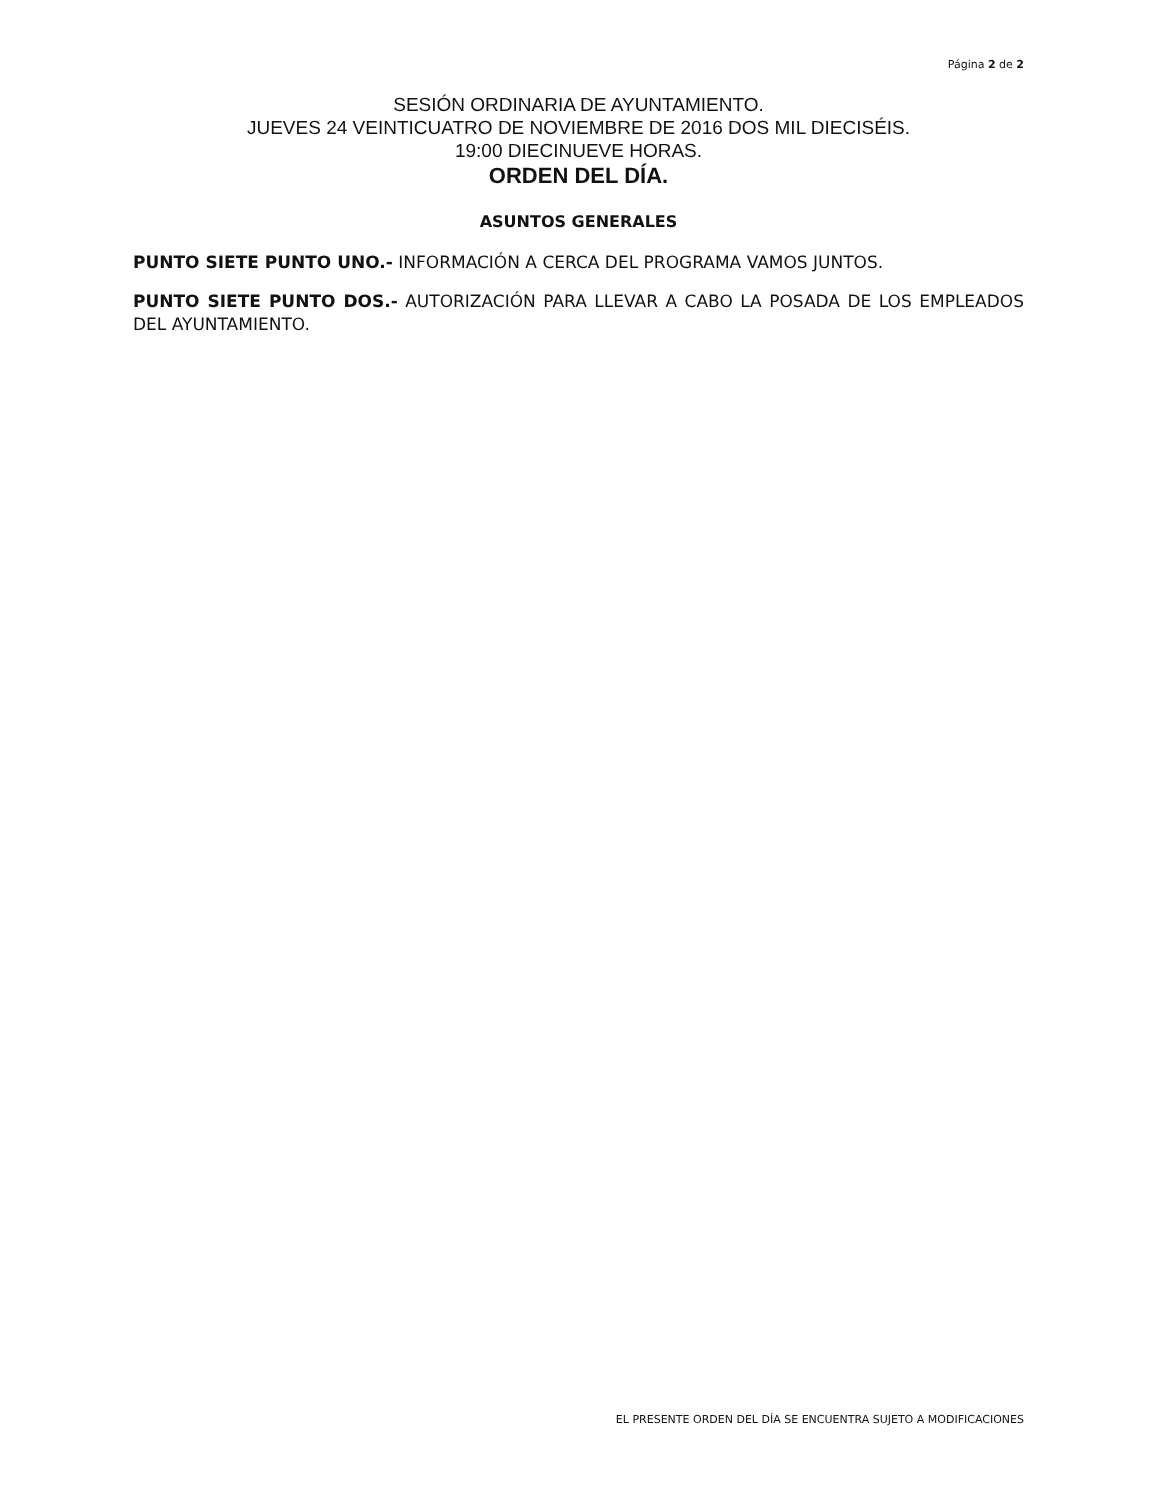Página 2 de 2
SESIÓN ORDINARIA DE AYUNTAMIENTO.
JUEVES 24 VEINTICUATRO DE NOVIEMBRE DE 2016 DOS MIL DIECISÉIS.
19:00 DIECINUEVE HORAS.
ORDEN DEL DÍA.
ASUNTOS GENERALES
PUNTO SIETE PUNTO UNO.- INFORMACIÓN A CERCA DEL PROGRAMA VAMOS JUNTOS.
PUNTO SIETE PUNTO DOS.- AUTORIZACIÓN PARA LLEVAR A CABO LA POSADA DE LOS EMPLEADOS DEL AYUNTAMIENTO.
EL PRESENTE ORDEN DEL DÍA SE ENCUENTRA SUJETO A MODIFICACIONES